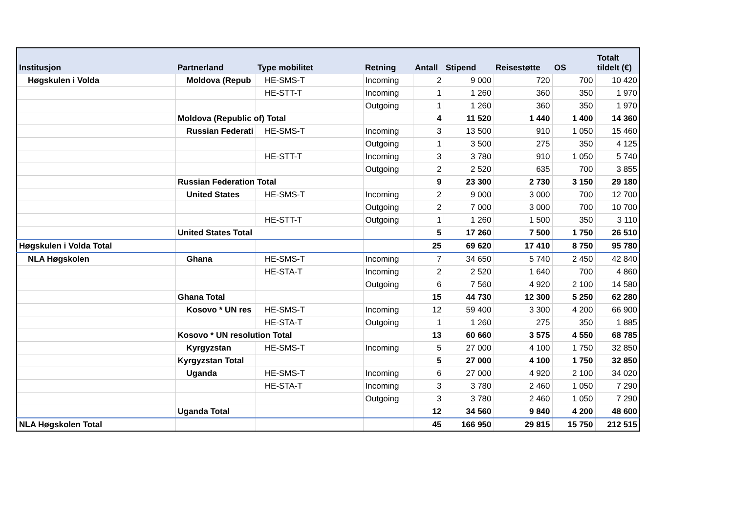| Institusjon | Partnerland | Type mobilitet | Retning | Antall | Stipend | Reisestøtte | OS | Totalt tildelt (€) |
| --- | --- | --- | --- | --- | --- | --- | --- | --- |
| Høgskulen i Volda | Moldova (Repub | HE-SMS-T | Incoming | 2 | 9 000 | 720 | 700 | 10 420 |
| | | HE-STT-T | Incoming | 1 | 1 260 | 360 | 350 | 1 970 |
| | | | Outgoing | 1 | 1 260 | 360 | 350 | 1 970 |
| | Moldova (Republic of) Total | | | 4 | 11 520 | 1 440 | 1 400 | 14 360 |
| | Russian Federati | HE-SMS-T | Incoming | 3 | 13 500 | 910 | 1 050 | 15 460 |
| | | | Outgoing | 1 | 3 500 | 275 | 350 | 4 125 |
| | | HE-STT-T | Incoming | 3 | 3 780 | 910 | 1 050 | 5 740 |
| | | | Outgoing | 2 | 2 520 | 635 | 700 | 3 855 |
| | Russian Federation Total | | | 9 | 23 300 | 2 730 | 3 150 | 29 180 |
| | United States | HE-SMS-T | Incoming | 2 | 9 000 | 3 000 | 700 | 12 700 |
| | | | Outgoing | 2 | 7 000 | 3 000 | 700 | 10 700 |
| | | HE-STT-T | Outgoing | 1 | 1 260 | 1 500 | 350 | 3 110 |
| | United States Total | | | 5 | 17 260 | 7 500 | 1 750 | 26 510 |
| Høgskulen i Volda Total | | | | 25 | 69 620 | 17 410 | 8 750 | 95 780 |
| NLA Høgskolen | Ghana | HE-SMS-T | Incoming | 7 | 34 650 | 5 740 | 2 450 | 42 840 |
| | | HE-STA-T | Incoming | 2 | 2 520 | 1 640 | 700 | 4 860 |
| | | | Outgoing | 6 | 7 560 | 4 920 | 2 100 | 14 580 |
| | Ghana Total | | | 15 | 44 730 | 12 300 | 5 250 | 62 280 |
| | Kosovo * UN res | HE-SMS-T | Incoming | 12 | 59 400 | 3 300 | 4 200 | 66 900 |
| | | HE-STA-T | Outgoing | 1 | 1 260 | 275 | 350 | 1 885 |
| | Kosovo * UN resolution Total | | | 13 | 60 660 | 3 575 | 4 550 | 68 785 |
| | Kyrgyzstan | HE-SMS-T | Incoming | 5 | 27 000 | 4 100 | 1 750 | 32 850 |
| | Kyrgyzstan Total | | | 5 | 27 000 | 4 100 | 1 750 | 32 850 |
| | Uganda | HE-SMS-T | Incoming | 6 | 27 000 | 4 920 | 2 100 | 34 020 |
| | | HE-STA-T | Incoming | 3 | 3 780 | 2 460 | 1 050 | 7 290 |
| | | | Outgoing | 3 | 3 780 | 2 460 | 1 050 | 7 290 |
| | Uganda Total | | | 12 | 34 560 | 9 840 | 4 200 | 48 600 |
| NLA Høgskolen Total | | | | 45 | 166 950 | 29 815 | 15 750 | 212 515 |